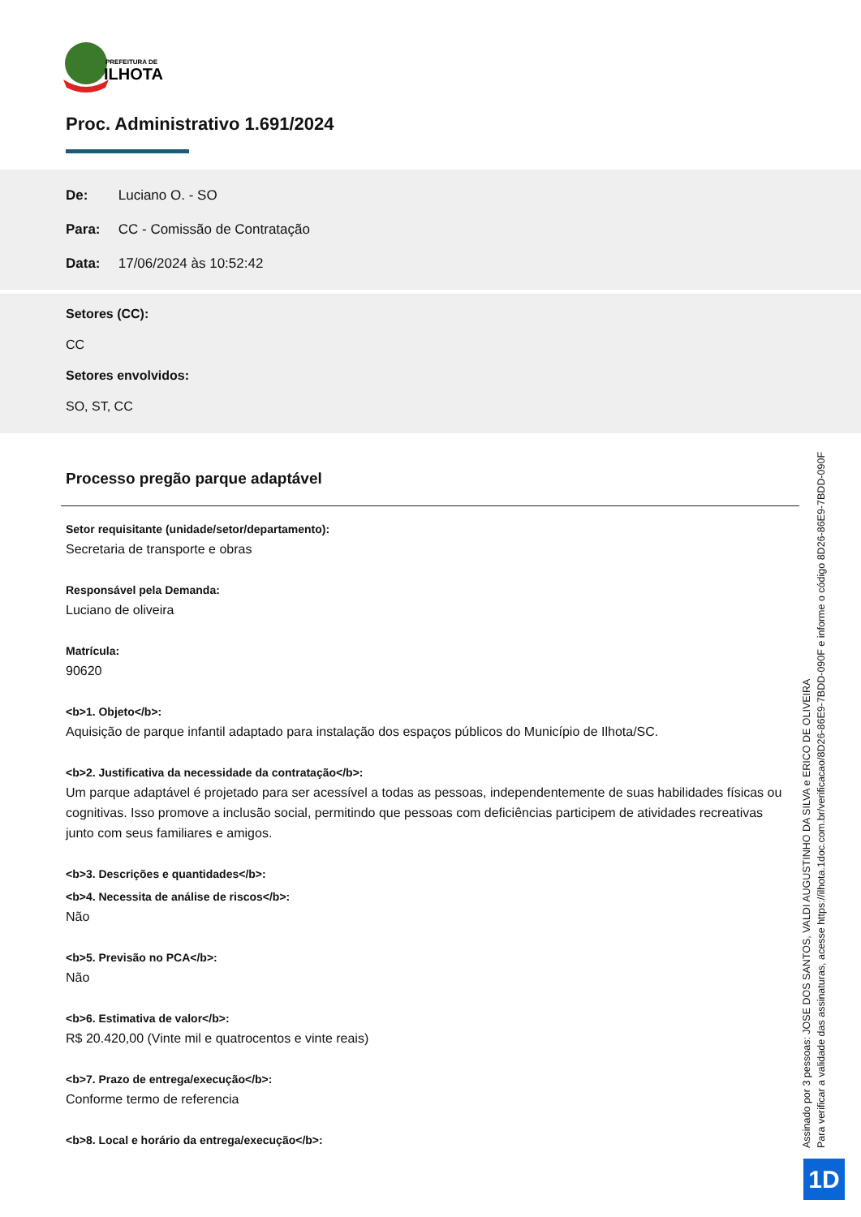PREFEITURA DE
ILHOTA
Proc. Administrativo 1.691/2024
De: Luciano O. - SO
Para: CC - Comissão de Contratação
Data: 17/06/2024 às 10:52:42
Setores (CC):
CC
Setores envolvidos:
SO, ST, CC
Processo pregão parque adaptável
Setor requisitante (unidade/setor/departamento):
Secretaria de transporte e obras
Responsável pela Demanda:
Luciano de oliveira
Matrícula:
90620
<b>1. Objeto</b>:
Aquisição de parque infantil adaptado para instalação dos espaços públicos do Município de Ilhota/SC.
<b>2. Justificativa da necessidade da contratação</b>:
Um parque adaptável é projetado para ser acessível a todas as pessoas, independentemente de suas habilidades físicas ou cognitivas. Isso promove a inclusão social, permitindo que pessoas com deficiências participem de atividades recreativas junto com seus familiares e amigos.
<b>3. Descrições e quantidades</b>:
<b>4. Necessita de análise de riscos</b>:
Não
<b>5. Previsão no PCA</b>:
Não
<b>6. Estimativa de valor</b>:
R$ 20.420,00 (Vinte mil e quatrocentos e vinte reais)
<b>7. Prazo de entrega/execução</b>:
Conforme termo de referencia
<b>8. Local e horário da entrega/execução</b>:
Assinado por 3 pessoas: JOSE DOS SANTOS, VALDI AUGUSTINHO DA SILVA e ERICO DE OLIVEIRA
Para verificar a validade das assinaturas, acesse https://ilhota.1doc.com.br/verificacao/8D26-86E9-7BDD-090F e informe o código 8D26-86E9-7BDD-090F
1D